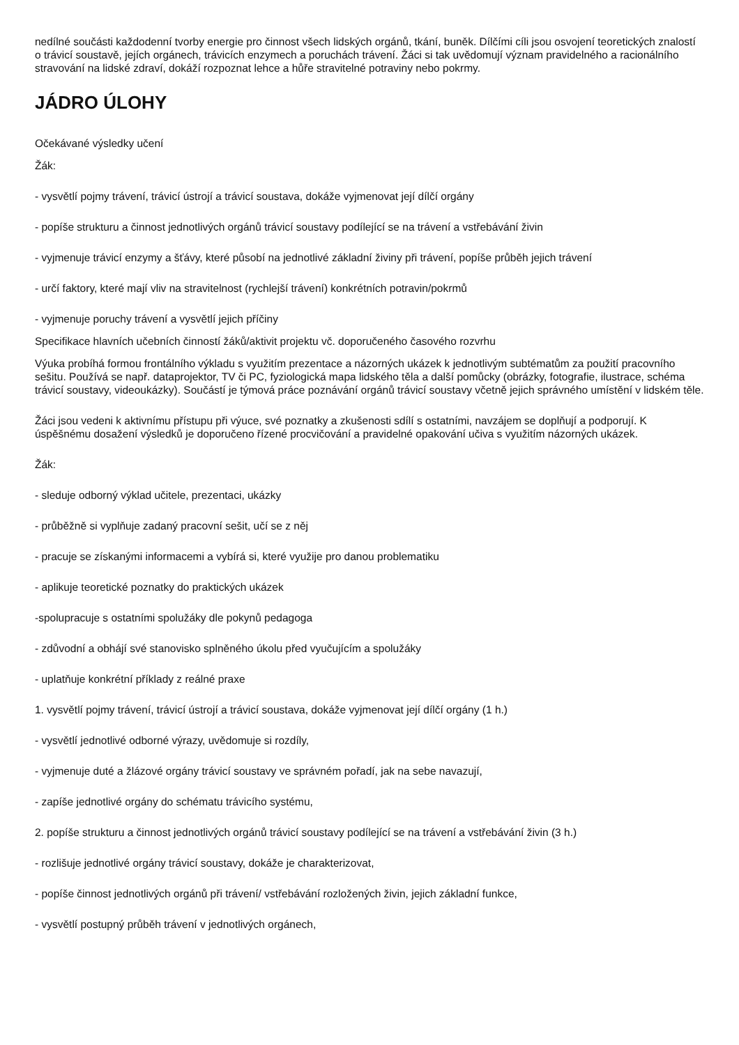nedílné součásti každodenní tvorby energie pro činnost všech lidských orgánů, tkání, buněk. Dílčími cíli jsou osvojení teoretických znalostí o trávicí soustavě, jejích orgánech, trávicích enzymech a poruchách trávení. Žáci si tak uvědomují význam pravidelného a racionálního stravování na lidské zdraví, dokáží rozpoznat lehce a hůře stravitelné potraviny nebo pokrmy.
JÁDRO ÚLOHY
Očekávané výsledky učení
Žák:
- vysvětlí pojmy trávení, trávicí ústrojí a trávicí soustava, dokáže vyjmenovat její dílčí orgány
- popíše strukturu a činnost jednotlivých orgánů trávicí soustavy podílející se na trávení a vstřebávání živin
- vyjmenuje trávicí enzymy a šťávy, které působí na jednotlivé základní živiny při trávení, popíše průběh jejich trávení
- určí faktory, které mají vliv na stravitelnost (rychlejší trávení) konkrétních potravin/pokrmů
- vyjmenuje poruchy trávení a vysvětlí jejich příčiny
Specifikace hlavních učebních činností žáků/aktivit projektu vč. doporučeného časového rozvrhu
Výuka probíhá formou frontálního výkladu s využitím prezentace a názorných ukázek k jednotlivým subtématům za použití pracovního sešitu. Používá se např. dataprojektor, TV či PC, fyziologická mapa lidského těla a další pomůcky (obrázky, fotografie, ilustrace, schéma trávicí soustavy, videoukázky). Součástí je týmová práce poznávání orgánů trávicí soustavy včetně jejich správného umístění v lidském těle.
Žáci jsou vedeni k aktivnímu přístupu při výuce, své poznatky a zkušenosti sdílí s ostatními, navzájem se doplňují a podporují. K úspěšnému dosažení výsledků je doporučeno řízené procvičování a pravidelné opakování učiva s využitím názorných ukázek.
Žák:
- sleduje odborný výklad učitele, prezentaci, ukázky
- průběžně si vyplňuje zadaný pracovní sešit, učí se z něj
- pracuje se získanými informacemi a vybírá si, které využije pro danou problematiku
- aplikuje teoretické poznatky do praktických ukázek
-spolupracuje s ostatními spolužáky dle pokynů pedagoga
- zdůvodní a obhájí své stanovisko splněného úkolu před vyučujícím a spolužáky
- uplatňuje konkrétní příklady z reálné praxe
1. vysvětlí pojmy trávení, trávicí ústrojí a trávicí soustava, dokáže vyjmenovat její dílčí orgány (1 h.)
- vysvětlí jednotlivé odborné výrazy, uvědomuje si rozdíly,
- vyjmenuje duté a žlázové orgány trávicí soustavy ve správném pořadí, jak na sebe navazují,
- zapíše jednotlivé orgány do schématu trávicího systému,
2. popíše strukturu a činnost jednotlivých orgánů trávicí soustavy podílející se na trávení a vstřebávání živin (3 h.)
- rozlišuje jednotlivé orgány trávicí soustavy, dokáže je charakterizovat,
- popíše činnost jednotlivých orgánů při trávení/ vstřebávání rozložených živin, jejich základní funkce,
- vysvětlí postupný průběh trávení v jednotlivých orgánech,